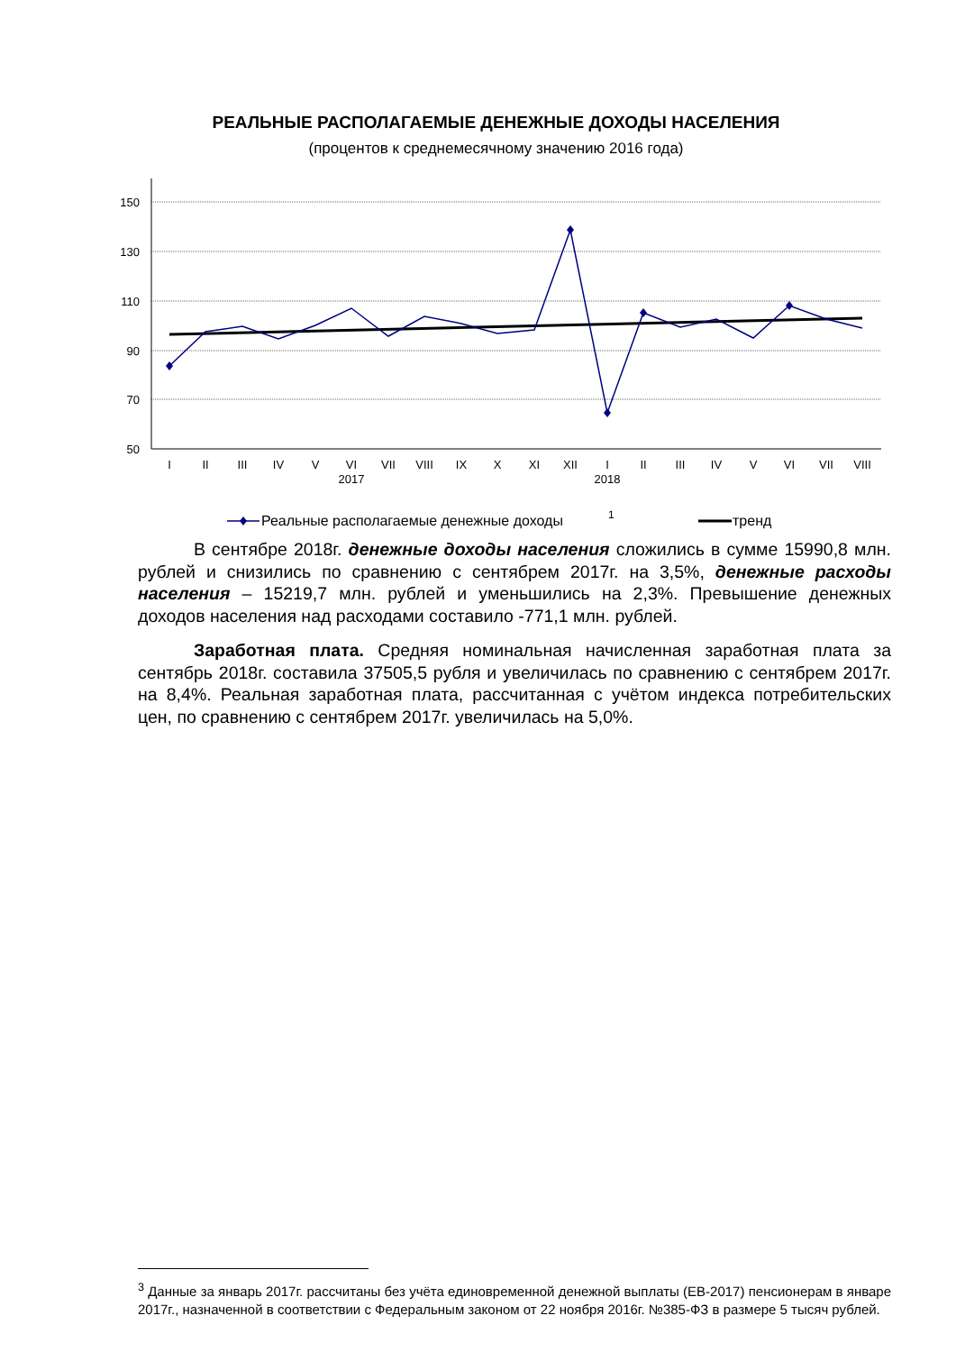РЕАЛЬНЫЕ РАСПОЛАГАЕМЫЕ ДЕНЕЖНЫЕ ДОХОДЫ НАСЕЛЕНИЯ
(процентов к среднемесячному значению 2016 года)
150
130
110
90
70
50
I
II
III
IV
V
VI
VII
VIII
IX
X
XI
XII
I
II
III
IV
V
VI
VII
VIII
2017
2018
Реальные располагаемые денежные доходы
1
тренд
В сентябре 2018г. денежные доходы населения сложились в сумме 15990,8 млн. рублей и снизились по сравнению с сентябрем 2017г. на 3,5%, денежные расходы населения – 15219,7 млн. рублей и уменьшились на 2,3%. Превышение денежных доходов населения над расходами составило -771,1 млн. рублей.
Заработная плата. Средняя номинальная начисленная заработная плата за сентябрь 2018г. составила 37505,5 рубля и увеличилась по сравнению с сентябрем 2017г. на 8,4%. Реальная заработная плата, рассчитанная с учётом индекса потребительских цен, по сравнению с сентябрем 2017г. увеличилась на 5,0%.
<sup>3</sup> Данные за январь 2017г. рассчитаны без учёта единовременной денежной выплаты (ЕВ-2017) пенсионерам в январе 2017г., назначенной в соответствии с Федеральным законом от 22 ноября 2016г. №385-ФЗ в размере 5 тысяч рублей.